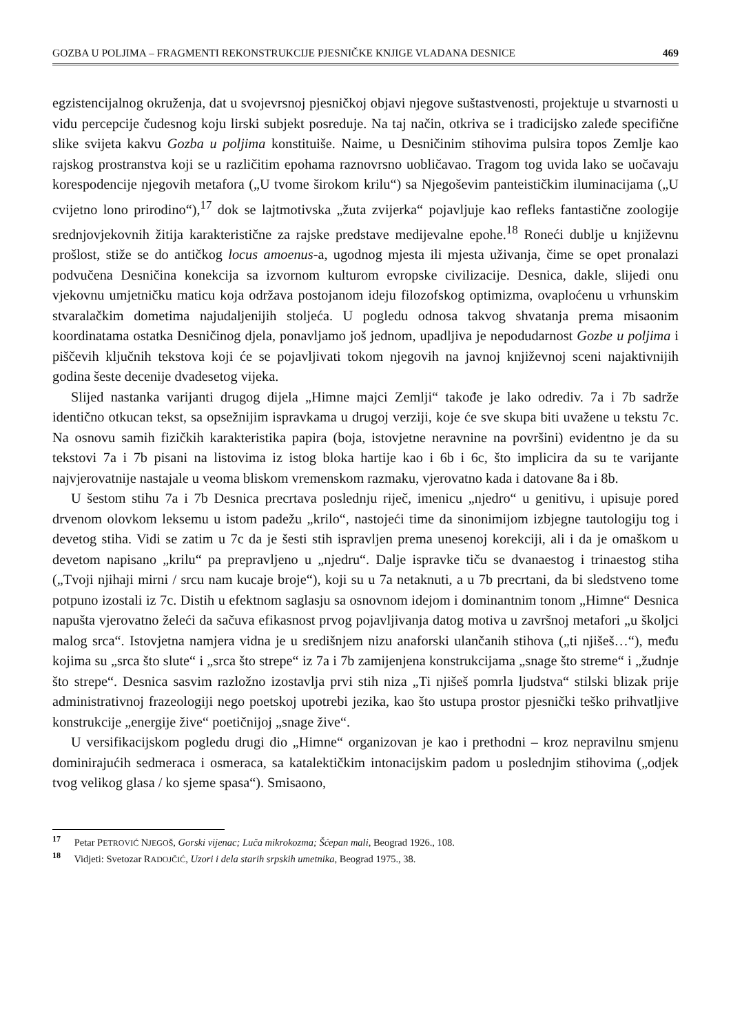GOZBA U POLJIMA – FRAGMENTI REKONSTRUKCIJE PJESNIČKE KNJIGE VLADANA DESNICE 469
egzistencijalnog okruženja, dat u svojevrsnoj pjesničkoj objavi njegove suštastvenosti, projektuje u stvarnosti u vidu percepcije čudesnog koju lirski subjekt posreduje. Na taj način, otkriva se i tradicijsko zaleđe specifične slike svijeta kakvu Gozba u poljima konstituiše. Naime, u Desničinim stihovima pulsira topos Zemlje kao rajskog prostranstva koji se u različitim epohama raznovrsno uobličavao. Tragom tog uvida lako se uočavaju korespodencije njegovih metafora („U tvome širokom krilu“) sa Njegoševim panteističkim iluminacijama („U cvijetno lono prirodino“),<sup>17</sup> dok se lajtmotivska „žuta zvijerka“ pojavljuje kao refleks fantastične zoologije srednjovjekovnih žitija karakteristične za rajske predstave medijevalne epohe.<sup>18</sup> Roneći dublje u književnu prošlost, stiže se do antičkog locus amoenus-a, ugodnog mjesta ili mjesta uživanja, čime se opet pronalazi podvučena Desničina konekcija sa izvornom kulturom evropske civilizacije. Desnica, dakle, slijedi onu vjekovnu umjetničku maticu koja održava postojanom ideju filozofskog optimizma, ovaploćenu u vrhunskim stvaralačkim dometima najudaljenijih stoljeća. U pogledu odnosa takvog shvatanja prema misaonim koordinatama ostatka Desničinog djela, ponavljamo još jednom, upadljiva je nepodudarnost Gozbe u poljima i piščevih ključnih tekstova koji će se pojavljivati tokom njegovih na javnoj književnoj sceni najaktivnijih godina šeste decenije dvadesetog vijeka.
Slijed nastanka varijanti drugog dijela „Himne majci Zemlji“ takođe je lako odrediv. 7a i 7b sadrže identično otkucan tekst, sa opsežnijim ispravkama u drugoj verziji, koje će sve skupa biti uvažene u tekstu 7c. Na osnovu samih fizičkih karakteristika papira (boja, istovjetne neravnine na površini) evidentno je da su tekstovi 7a i 7b pisani na listovima iz istog bloka hartije kao i 6b i 6c, što implicira da su te varijante najvjerovatnije nastajale u veoma bliskom vremenskom razmaku, vjerovatno kada i datovane 8a i 8b.
U šestom stihu 7a i 7b Desnica precrtava poslednju riječ, imenicu „njedro“ u genitivu, i upisuje pored drvenom olovkom leksemu u istom padežu „krilo“, nastojeći time da sinonimijom izbjegne tautologiju tog i devetog stiha. Vidi se zatim u 7c da je šesti stih ispravljen prema unesenoj korekciji, ali i da je omaškom u devetom napisano „krilu“ pa prepravljeno u „njedru“. Dalje ispravke tiču se dvanaestog i trinaestog stiha („Tvoji njihaji mirni / srcu nam kucaje broje“), koji su u 7a netaknuti, a u 7b precrtani, da bi sledstveno tome potpuno izostali iz 7c. Distih u efektnom saglasju sa osnovnom idejom i dominantnim tonom „Himne“ Desnica napušta vjerovatno želeći da sačuva efikasnost prvog pojavljivanja datog motiva u završnoj metafori „u školjci malog srca“. Istovjetna namjera vidna je u središnjem nizu anaforski ulančanih stihova („ti njišeš…“), među kojima su „srca što slute“ i „srca što strepe“ iz 7a i 7b zamijenjena konstrukcijama „snage što streme“ i „žudnje što strepe“. Desnica sasvim razložno izostavlja prvi stih niza „Ti njišeš pomrla ljudstva“ stilski blizak prije administrativnoj frazeologiji nego poetskoj upotrebi jezika, kao što ustupa prostor pjesnički teško prihvatljive konstrukcije „energije žive“ poetičnijoj „snage žive“.
U versifikacijskom pogledu drugi dio „Himne“ organizovan je kao i prethodni – kroz nepravilnu smjenu dominirajućih sedmeraca i osmeraca, sa katalektičkim intonacijskim padom u poslednjim stihovima („odjek tvog velikog glasa / ko sjeme spasa“). Smisaono,
<sup>17</sup> Petar PETROVIĆ NJEGOŠ, Gorski vijenac; Luča mikrokozma; Šćepan mali, Beograd 1926., 108.
<sup>18</sup> Vidjeti: Svetozar RADOJČIĆ, Uzori i dela starih srpskih umetnika, Beograd 1975., 38.